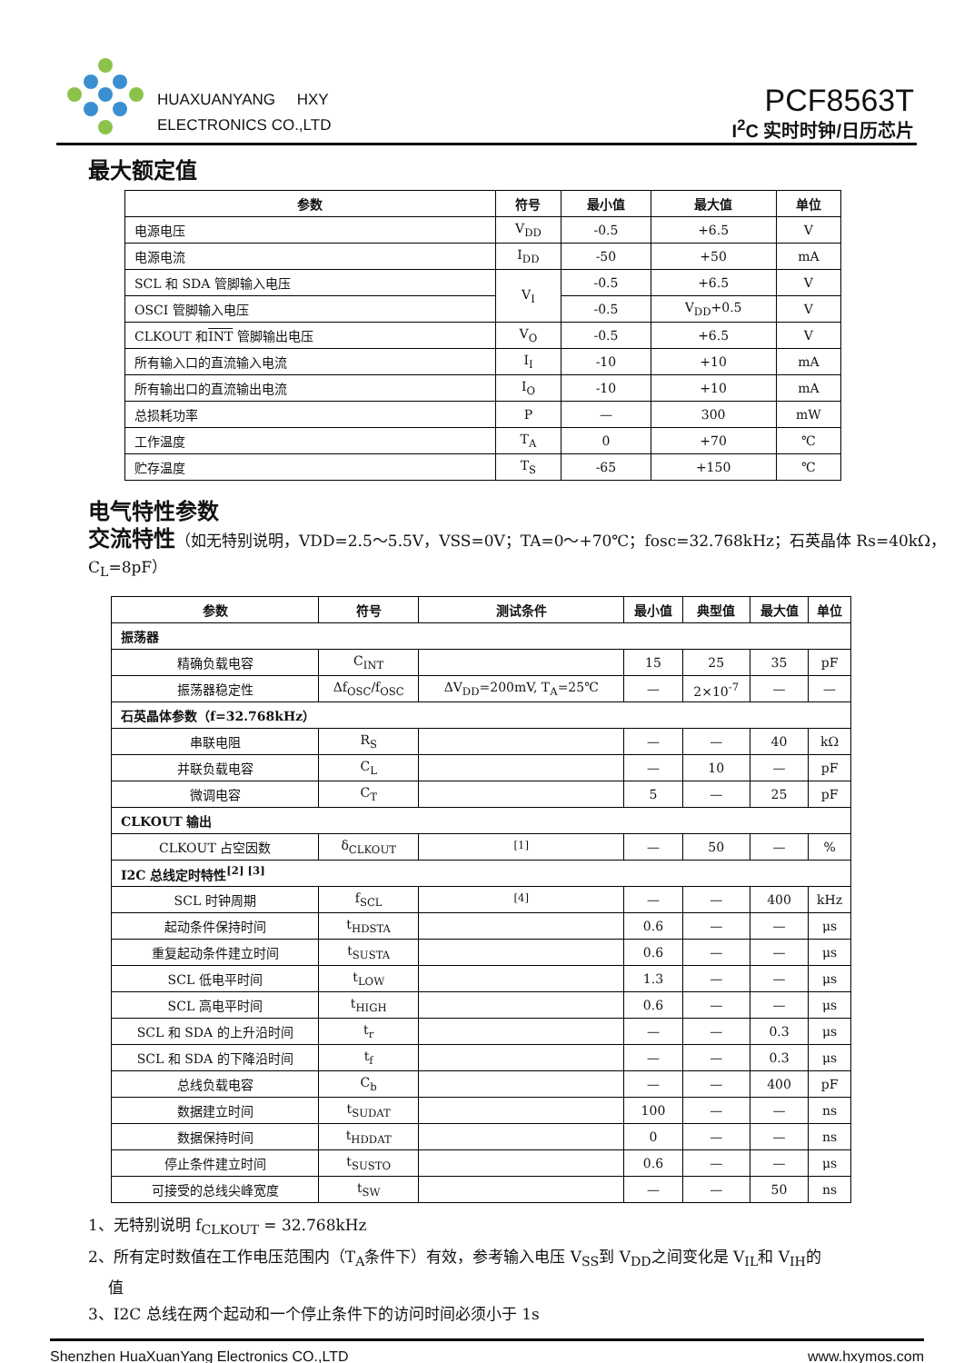HUAXUANYANG HXY
ELECTRONICS CO.,LTD
PCF8563T
I<sup>2</sup>C 实时时钟/日历芯片
最大额定值
| 参数 | 符号 | 最小值 | 最大值 | 单位 |
| --- | --- | --- | --- | --- |
| 电源电压 | V<sub>DD</sub> | -0.5 | +6.5 | V |
| 电源电流 | I<sub>DD</sub> | -50 | +50 | mA |
| SCL 和 SDA 管脚输入电压 | V<sub>I</sub> | -0.5 | +6.5 | V |
| OSCI 管脚输入电压 | | -0.5 | V<sub>DD</sub>+0.5 | V |
| CLKOUT 和 INT 管脚输出电压 | V<sub>O</sub> | -0.5 | +6.5 | V |
| 所有输入口的直流输入电流 | I<sub>I</sub> | -10 | +10 | mA |
| 所有输出口的直流输出电流 | I<sub>O</sub> | -10 | +10 | mA |
| 总损耗功率 | P | — | 300 | mW |
| 工作温度 | T<sub>A</sub> | 0 | +70 | ℃ |
| 贮存温度 | T<sub>S</sub> | -65 | +150 | ℃ |
电气特性参数
交流特性（如无特别说明，VDD=2.5～5.5V，VSS=0V；TA=0～+70℃；fosc=32.768kHz；石英晶体 Rs=40kΩ，C<sub>L</sub>=8pF）
| 参数 | 符号 | 测试条件 | 最小值 | 典型值 | 最大值 | 单位 |
| --- | --- | --- | --- | --- | --- | --- |
| 振荡器 | | | | | | |
| 精确负载电容 | C<sub>INT</sub> | | 15 | 25 | 35 | pF |
| 振荡器稳定性 | Δf<sub>OSC</sub>/f<sub>OSC</sub> | ΔV<sub>DD</sub>=200mV, T<sub>A</sub>=25℃ | — | 2×10<sup>-7</sup> | — | — |
| 石英晶体参数（f=32.768kHz） | | | | | | |
| 串联电阻 | R<sub>S</sub> | | — | — | 40 | kΩ |
| 并联负载电容 | C<sub>L</sub> | | — | 10 | — | pF |
| 微调电容 | C<sub>T</sub> | | 5 | — | 25 | pF |
| CLKOUT 输出 | | | | | | |
| CLKOUT 占空因数 | δ<sub>CLKOUT</sub> | <sup>[1]</sup> | — | 50 | — | % |
| I2C 总线定时特性<sup>[2] [3]</sup> | | | | | | |
| SCL 时钟周期 | f<sub>SCL</sub> | <sup>[4]</sup> | — | — | 400 | kHz |
| 起动条件保持时间 | t<sub>HDSTA</sub> | | 0.6 | — | — | μs |
| 重复起动条件建立时间 | t<sub>SUSTA</sub> | | 0.6 | — | — | μs |
| SCL 低电平时间 | t<sub>LOW</sub> | | 1.3 | — | — | μs |
| SCL 高电平时间 | t<sub>HIGH</sub> | | 0.6 | — | — | μs |
| SCL 和 SDA 的上升沿时间 | t<sub>r</sub> | | — | — | 0.3 | μs |
| SCL 和 SDA 的下降沿时间 | t<sub>f</sub> | | — | — | 0.3 | μs |
| 总线负载电容 | C<sub>b</sub> | | — | — | 400 | pF |
| 数据建立时间 | t<sub>SUDAT</sub> | | 100 | — | — | ns |
| 数据保持时间 | t<sub>HDDAT</sub> | | 0 | — | — | ns |
| 停止条件建立时间 | t<sub>SUSTO</sub> | | 0.6 | — | — | μs |
| 可接受的总线尖峰宽度 | t<sub>SW</sub> | | — | — | 50 | ns |
1、无特别说明 f<sub>CLKOUT</sub> = 32.768kHz
2、所有定时数值在工作电压范围内（T<sub>A</sub>条件下）有效，参考输入电压 V<sub>SS</sub>到 V<sub>DD</sub>之间变化是 V<sub>IL</sub>和 V<sub>IH</sub>的
值
3、I2C 总线在两个起动和一个停止条件下的访问时间必须小于 1s
Shenzhen HuaXuanYang Electronics CO.,LTD www.hxymos.com